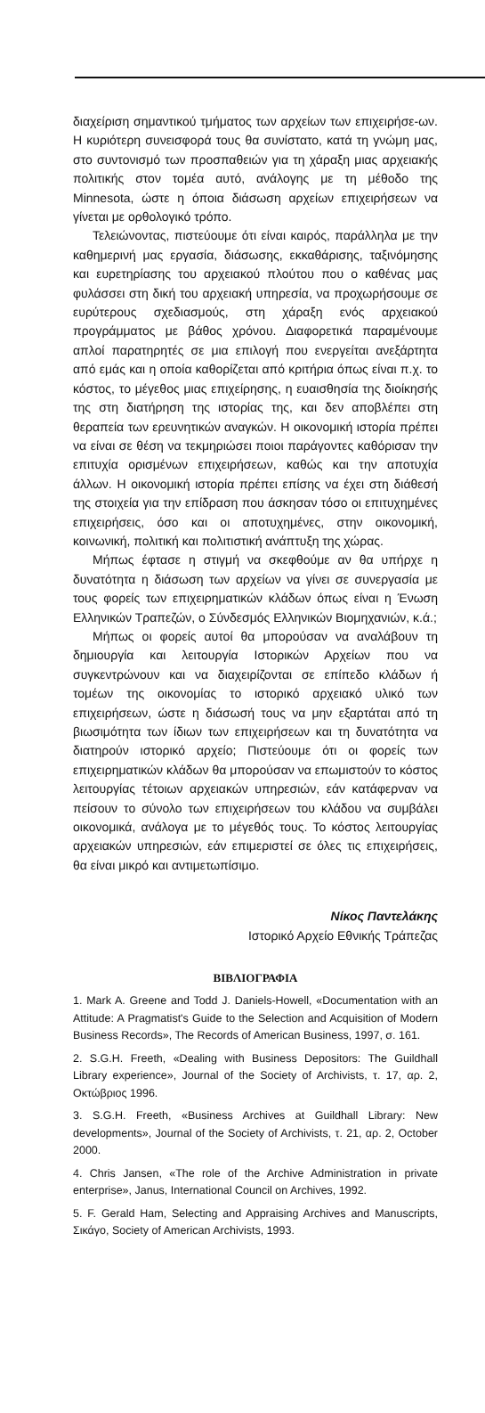διαχείριση σημαντικού τμήματος των αρχείων των επιχειρήσε-ων. Η κυριότερη συνεισφορά τους θα συνίστατο, κατά τη γνώμη μας, στο συντονισμό των προσπαθειών για τη χάραξη μιας αρχειακής πολιτικής στον τομέα αυτό, ανάλογης με τη μέθοδο της Minnesota, ώστε η όποια διάσωση αρχείων επιχειρήσεων να γίνεται με ορθολογικό τρόπο.
Τελειώνοντας, πιστεύουμε ότι είναι καιρός, παράλληλα με την καθημερινή μας εργασία, διάσωσης, εκκαθάρισης, ταξινόμησης και ευρετηρίασης του αρχειακού πλούτου που ο καθένας μας φυλάσσει στη δική του αρχειακή υπηρεσία, να προχωρήσουμε σε ευρύτερους σχεδιασμούς, στη χάραξη ενός αρχειακού προγράμματος με βάθος χρόνου. Διαφορετικά παραμένουμε απλοί παρατηρητές σε μια επιλογή που ενεργείται ανεξάρτητα από εμάς και η οποία καθορίζεται από κριτήρια όπως είναι π.χ. το κόστος, το μέγεθος μιας επιχείρησης, η ευαισθησία της διοίκησής της στη διατήρηση της ιστορίας της, και δεν αποβλέπει στη θεραπεία των ερευνητικών αναγκών. Η οικονομική ιστορία πρέπει να είναι σε θέση να τεκμηριώσει ποιοι παράγοντες καθόρισαν την επιτυχία ορισμένων επιχειρήσεων, καθώς και την αποτυχία άλλων. Η οικονομική ιστορία πρέπει επίσης να έχει στη διάθεσή της στοιχεία για την επίδραση που άσκησαν τόσο οι επιτυχημένες επιχειρήσεις, όσο και οι αποτυχημένες, στην οικονομική, κοινωνική, πολιτική και πολιτιστική ανάπτυξη της χώρας.
Μήπως έφτασε η στιγμή να σκεφθούμε αν θα υπήρχε η δυνατότητα η διάσωση των αρχείων να γίνει σε συνεργασία με τους φορείς των επιχειρηματικών κλάδων όπως είναι η Ένωση Ελληνικών Τραπεζών, ο Σύνδεσμός Ελληνικών Βιομηχανιών, κ.ά.;
Μήπως οι φορείς αυτοί θα μπορούσαν να αναλάβουν τη δημιουργία και λειτουργία Ιστορικών Αρχείων που να συγκεντρώνουν και να διαχειρίζονται σε επίπεδο κλάδων ή τομέων της οικονομίας το ιστορικό αρχειακό υλικό των επιχειρήσεων, ώστε η διάσωσή τους να μην εξαρτάται από τη βιωσιμότητα των ίδιων των επιχειρήσεων και τη δυνατότητα να διατηρούν ιστορικό αρχείο; Πιστεύουμε ότι οι φορείς των επιχειρηματικών κλάδων θα μπορούσαν να επωμιστούν το κόστος λειτουργίας τέτοιων αρχειακών υπηρεσιών, εάν κατάφερναν να πείσουν το σύνολο των επιχειρήσεων του κλάδου να συμβάλει οικονομικά, ανάλογα με το μέγεθός τους. Το κόστος λειτουργίας αρχειακών υπηρεσιών, εάν επιμεριστεί σε όλες τις επιχειρήσεις, θα είναι μικρό και αντιμετωπίσιμο.
Νίκος Παντελάκης
Ιστορικό Αρχείο Εθνικής Τράπεζας
ΒΙΒΛΙΟΓΡΑΦΙΑ
1. Mark A. Greene and Todd J. Daniels-Howell, «Documentation with an Attitude: A Pragmatist's Guide to the Selection and Acquisition of Modern Business Records», The Records of American Business, 1997, σ. 161.
2. S.G.H. Freeth, «Dealing with Business Depositors: The Guildhall Library experience», Journal of the Society of Archivists, τ. 17, αρ. 2, Οκτώβριος 1996.
3. S.G.H. Freeth, «Business Archives at Guildhall Library: New developments», Journal of the Society of Archivists, τ. 21, αρ. 2, October 2000.
4. Chris Jansen, «The role of the Archive Administration in private enterprise», Janus, International Council on Archives, 1992.
5. F. Gerald Ham, Selecting and Appraising Archives and Manuscripts, Σικάγο, Society of American Archivists, 1993.